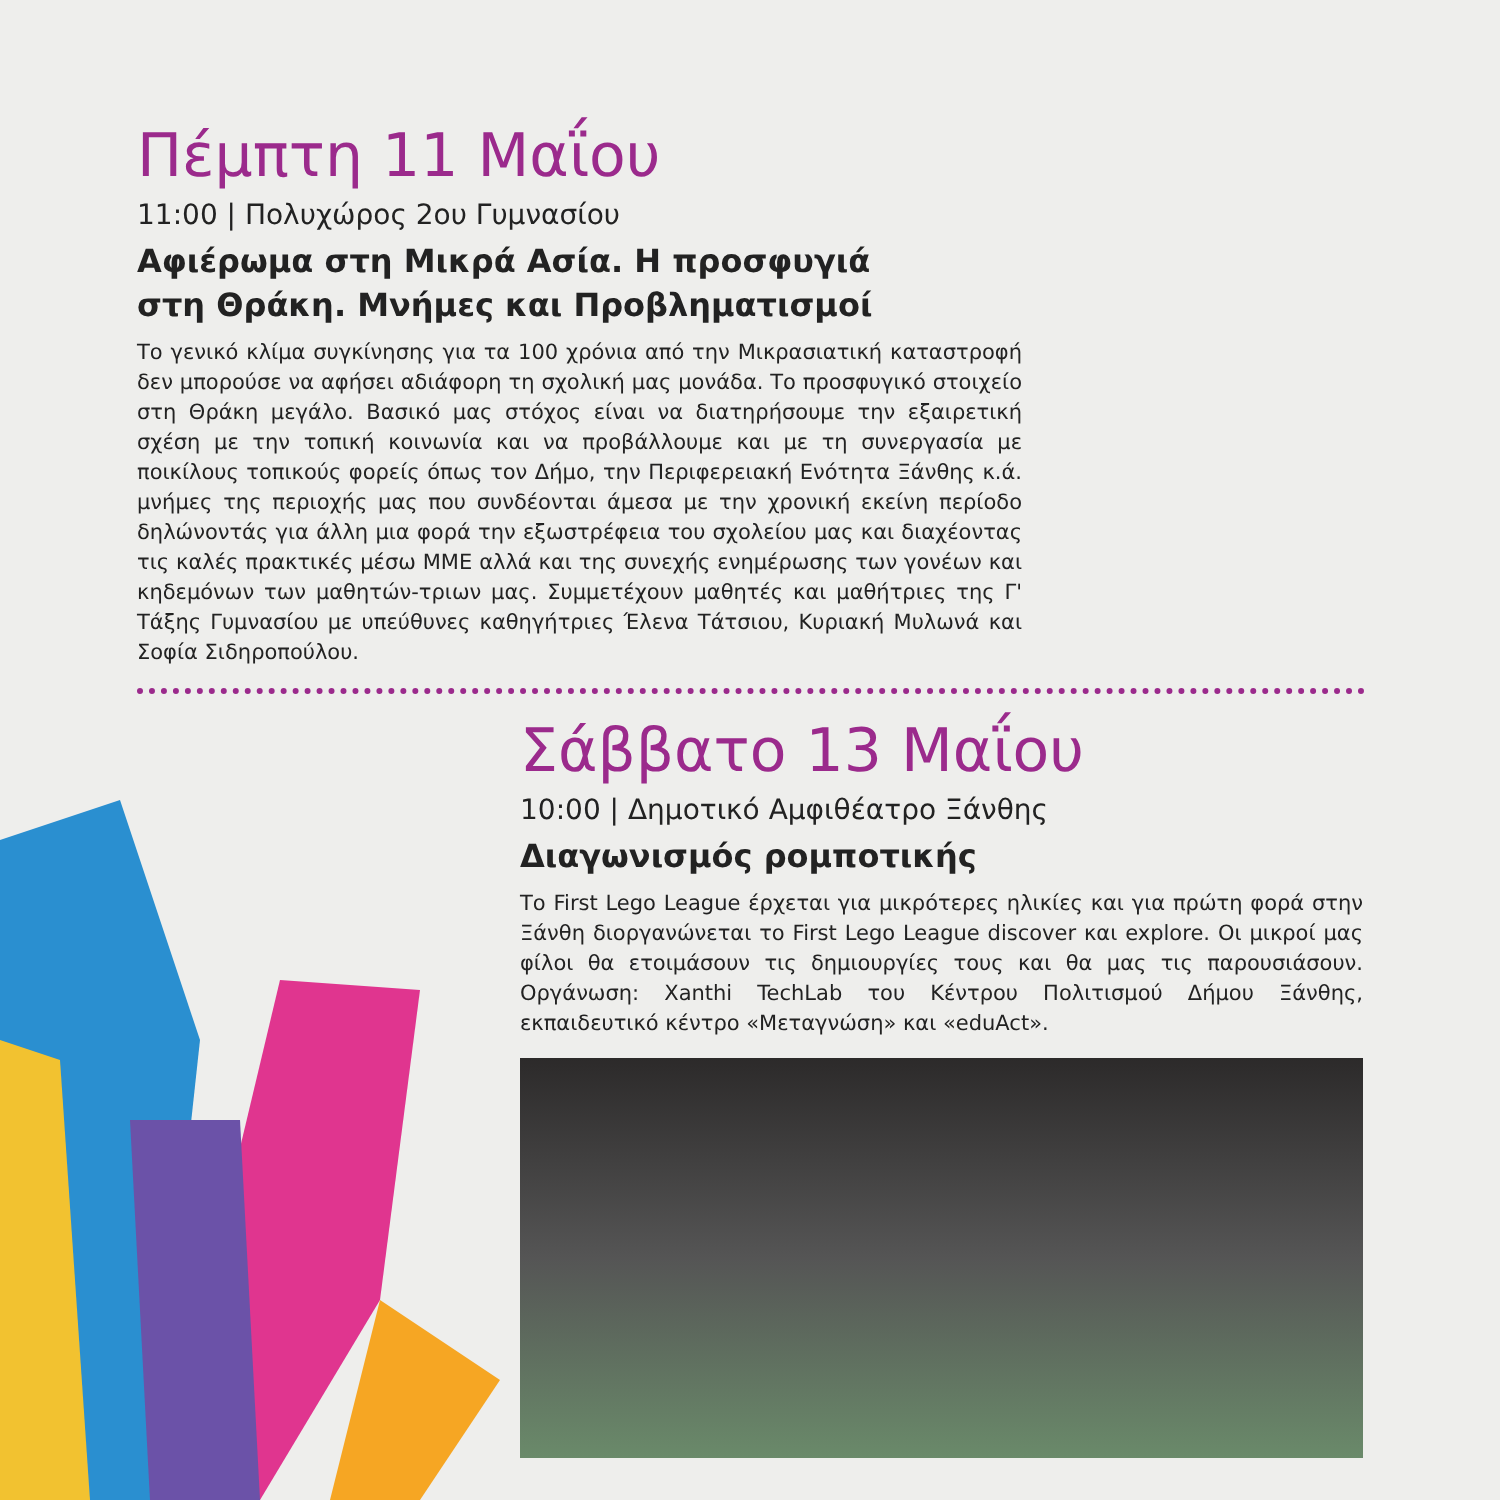Πέμπτη 11 Μαΐου
11:00 | Πολυχώρος 2ου Γυμνασίου
Αφιέρωμα στη Μικρά Ασία. Η προσφυγιά
στη Θράκη. Μνήμες και Προβληματισμοί
Το γενικό κλίμα συγκίνησης για τα 100 χρόνια από την Μικρασιατική καταστροφή δεν μπορούσε να αφήσει αδιάφορη τη σχολική μας μονάδα. Το προσφυγικό στοιχείο στη Θράκη μεγάλο. Βασικό μας στόχος είναι να διατηρήσουμε την εξαιρετική σχέση με την τοπική κοινωνία και να προβάλλουμε και με τη συνεργασία με ποικίλους τοπικούς φορείς όπως τον Δήμο, την Περιφερειακή Ενότητα Ξάνθης κ.ά. μνήμες της περιοχής μας που συνδέονται άμεσα με την χρονική εκείνη περίοδο δηλώνοντάς για άλλη μια φορά την εξωστρέφεια του σχολείου μας και διαχέοντας τις καλές πρακτικές μέσω ΜΜΕ αλλά και της συνεχής ενημέρωσης των γονέων και κηδεμόνων των μαθητών-τριων μας. Συμμετέχουν μαθητές και μαθήτριες της Γ' Τάξης Γυμνασίου με υπεύθυνες καθηγήτριες Έλενα Τάτσιου, Κυριακή Μυλωνά και Σοφία Σιδηροπούλου.
Σάββατο 13 Μαΐου
10:00 | Δημοτικό Αμφιθέατρο Ξάνθης
Διαγωνισμός ρομποτικής
Το First Lego League έρχεται για μικρότερες ηλικίες και για πρώτη φορά στην Ξάνθη διοργανώνεται το First Lego League discover και explore. Οι μικροί μας φίλοι θα ετοιμάσουν τις δημιουργίες τους και θα μας τις παρουσιάσουν. Οργάνωση: Xanthi TechLab του Κέντρου Πολιτισμού Δήμου Ξάνθης, εκπαιδευτικό κέντρο «Μεταγνώση» και «eduAct».